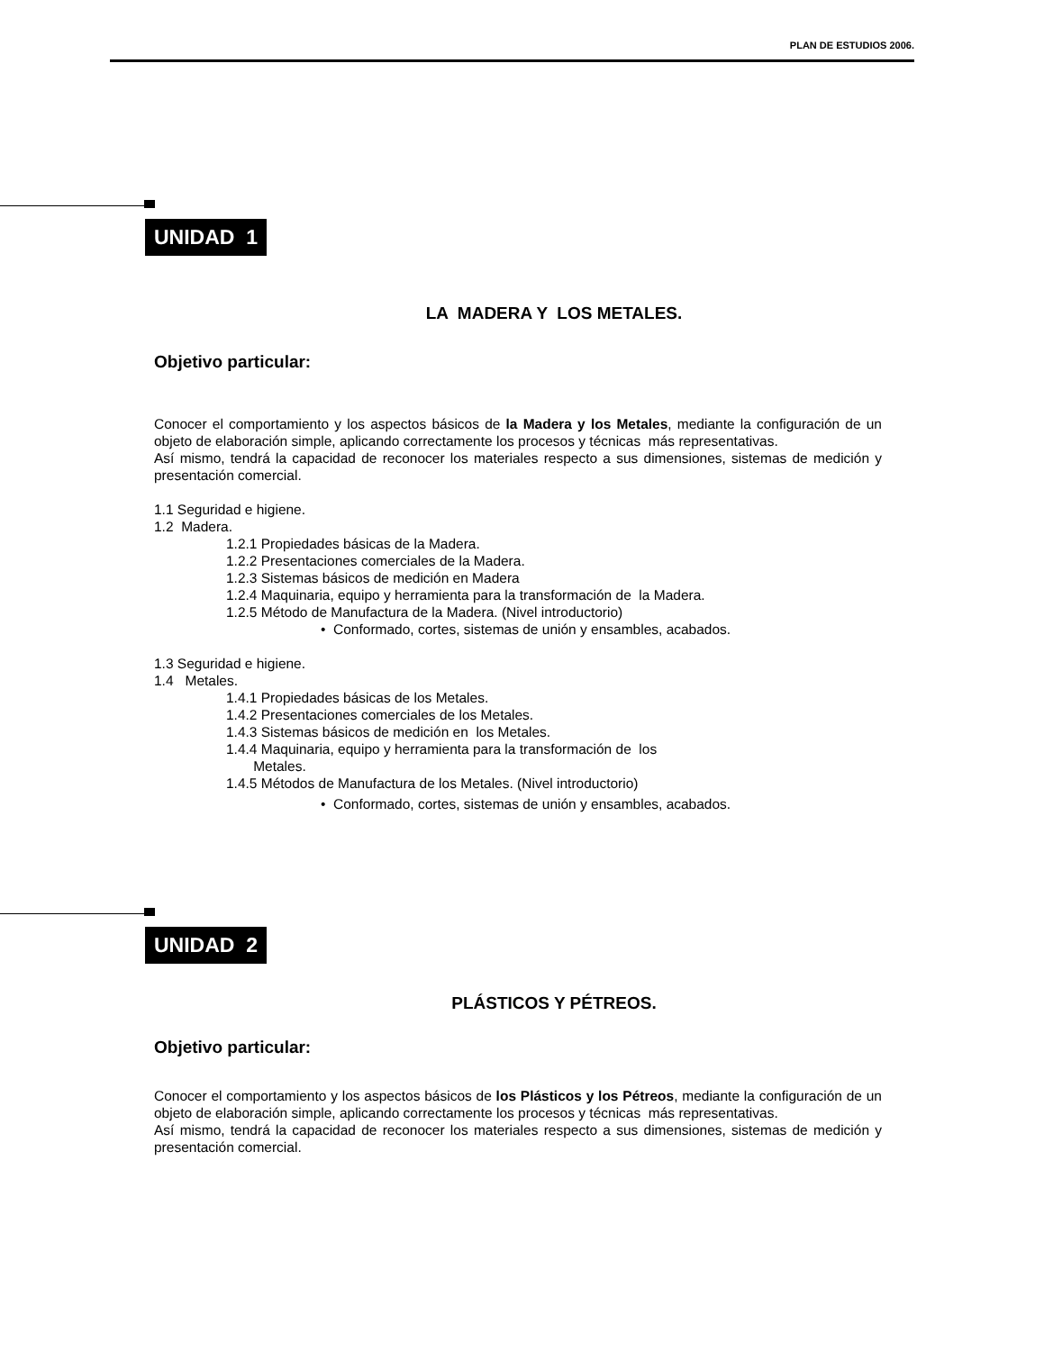PLAN DE ESTUDIOS 2006.
UNIDAD 1
LA MADERA Y LOS METALES.
Objetivo particular:
Conocer el comportamiento y los aspectos básicos de la Madera y los Metales, mediante la configuración de un objeto de elaboración simple, aplicando correctamente los procesos y técnicas más representativas.
Así mismo, tendrá la capacidad de reconocer los materiales respecto a sus dimensiones, sistemas de medición y presentación comercial.
1.1 Seguridad e higiene.
1.2 Madera.
1.2.1 Propiedades básicas de la Madera.
1.2.2 Presentaciones comerciales de la Madera.
1.2.3 Sistemas básicos de medición en Madera
1.2.4 Maquinaria, equipo y herramienta para la transformación de la Madera.
1.2.5 Método de Manufactura de la Madera. (Nivel introductorio)
• Conformado, cortes, sistemas de unión y ensambles, acabados.
1.3 Seguridad e higiene.
1.4 Metales.
1.4.1 Propiedades básicas de los Metales.
1.4.2 Presentaciones comerciales de los Metales.
1.4.3 Sistemas básicos de medición en los Metales.
1.4.4 Maquinaria, equipo y herramienta para la transformación de los
Metales.
1.4.5 Métodos de Manufactura de los Metales. (Nivel introductorio)
• Conformado, cortes, sistemas de unión y ensambles, acabados.
UNIDAD 2
PLÁSTICOS Y PÉTREOS.
Objetivo particular:
Conocer el comportamiento y los aspectos básicos de los Plásticos y los Pétreos, mediante la configuración de un objeto de elaboración simple, aplicando correctamente los procesos y técnicas más representativas.
Así mismo, tendrá la capacidad de reconocer los materiales respecto a sus dimensiones, sistemas de medición y presentación comercial.